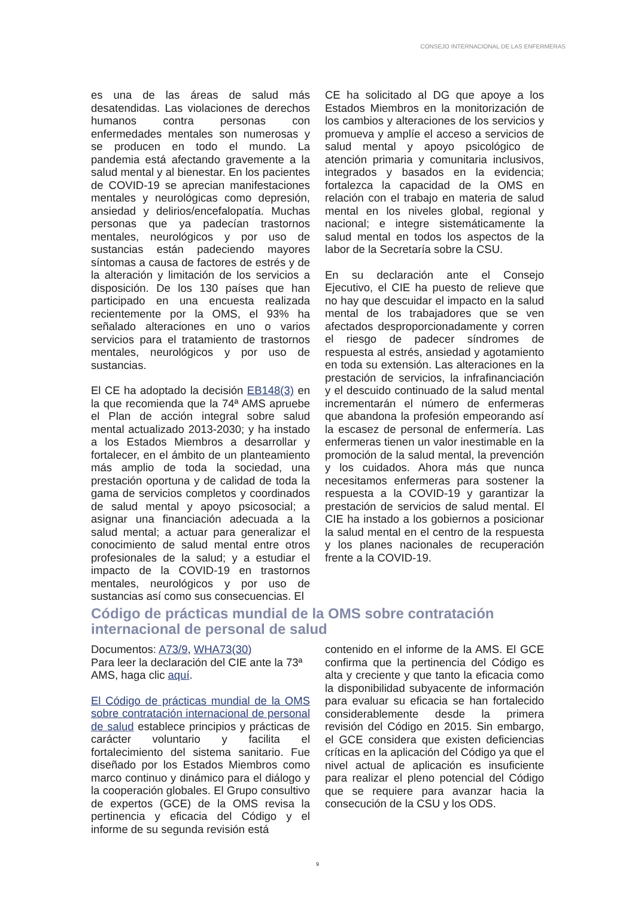CONSEJO INTERNACIONAL DE LAS ENFERMERAS
es una de las áreas de salud más desatendidas. Las violaciones de derechos humanos contra personas con enfermedades mentales son numerosas y se producen en todo el mundo. La pandemia está afectando gravemente a la salud mental y al bienestar. En los pacientes de COVID-19 se aprecian manifestaciones mentales y neurológicas como depresión, ansiedad y delirios/encefalopatía. Muchas personas que ya padecían trastornos mentales, neurológicos y por uso de sustancias están padeciendo mayores síntomas a causa de factores de estrés y de la alteración y limitación de los servicios a disposición. De los 130 países que han participado en una encuesta realizada recientemente por la OMS, el 93% ha señalado alteraciones en uno o varios servicios para el tratamiento de trastornos mentales, neurológicos y por uso de sustancias.
El CE ha adoptado la decisión EB148(3) en la que recomienda que la 74ª AMS apruebe el Plan de acción integral sobre salud mental actualizado 2013-2030; y ha instado a los Estados Miembros a desarrollar y fortalecer, en el ámbito de un planteamiento más amplio de toda la sociedad, una prestación oportuna y de calidad de toda la gama de servicios completos y coordinados de salud mental y apoyo psicosocial; a asignar una financiación adecuada a la salud mental; a actuar para generalizar el conocimiento de salud mental entre otros profesionales de la salud; y a estudiar el impacto de la COVID-19 en trastornos mentales, neurológicos y por uso de sustancias así como sus consecuencias. El
CE ha solicitado al DG que apoye a los Estados Miembros en la monitorización de los cambios y alteraciones de los servicios y promueva y amplíe el acceso a servicios de salud mental y apoyo psicológico de atención primaria y comunitaria inclusivos, integrados y basados en la evidencia; fortalezca la capacidad de la OMS en relación con el trabajo en materia de salud mental en los niveles global, regional y nacional; e integre sistemáticamente la salud mental en todos los aspectos de la labor de la Secretaría sobre la CSU.
En su declaración ante el Consejo Ejecutivo, el CIE ha puesto de relieve que no hay que descuidar el impacto en la salud mental de los trabajadores que se ven afectados desproporcionadamente y corren el riesgo de padecer síndromes de respuesta al estrés, ansiedad y agotamiento en toda su extensión. Las alteraciones en la prestación de servicios, la infrafinanciación y el descuido continuado de la salud mental incrementarán el número de enfermeras que abandona la profesión empeorando así la escasez de personal de enfermería. Las enfermeras tienen un valor inestimable en la promoción de la salud mental, la prevención y los cuidados. Ahora más que nunca necesitamos enfermeras para sostener la respuesta a la COVID-19 y garantizar la prestación de servicios de salud mental. El CIE ha instado a los gobiernos a posicionar la salud mental en el centro de la respuesta y los planes nacionales de recuperación frente a la COVID-19.
Código de prácticas mundial de la OMS sobre contratación
internacional de personal de salud
Documentos: A73/9, WHA73(30)
Para leer la declaración del CIE ante la 73ª AMS, haga clic aquí.
El Código de prácticas mundial de la OMS sobre contratación internacional de personal de salud establece principios y prácticas de carácter voluntario y facilita el fortalecimiento del sistema sanitario. Fue diseñado por los Estados Miembros como marco continuo y dinámico para el diálogo y la cooperación globales. El Grupo consultivo de expertos (GCE) de la OMS revisa la pertinencia y eficacia del Código y el informe de su segunda revisión está
contenido en el informe de la AMS. El GCE confirma que la pertinencia del Código es alta y creciente y que tanto la eficacia como la disponibilidad subyacente de información para evaluar su eficacia se han fortalecido considerablemente desde la primera revisión del Código en 2015. Sin embargo, el GCE considera que existen deficiencias críticas en la aplicación del Código ya que el nivel actual de aplicación es insuficiente para realizar el pleno potencial del Código que se requiere para avanzar hacia la consecución de la CSU y los ODS.
9